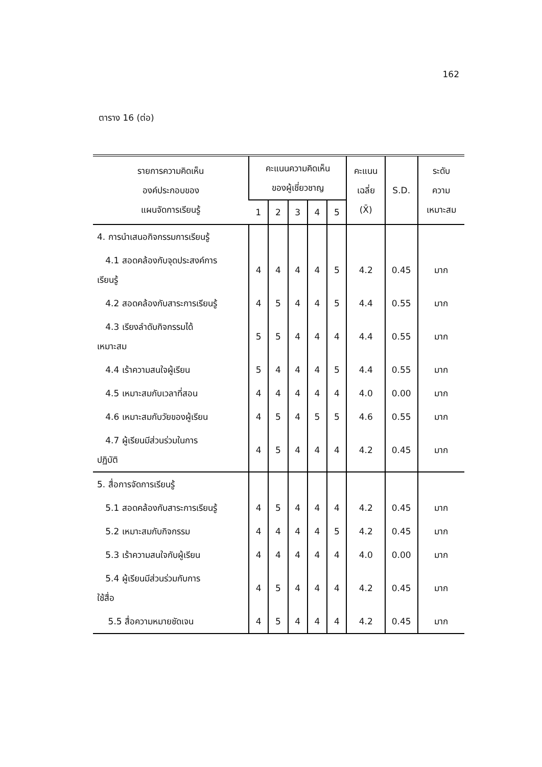162
ตาราง 16 (ต่อ)
| รายการความคิดเห็น องค์ประกอบของ แผนจัดการเรียนรู้ | คะแนนความคิดเห็น ของผู้เชี่ยวชาญ | | | | | คะแนน เฉลี่ย (X̄) | S.D. | ระดับ ความ เหมาะสม |
| --- | --- | --- | --- | --- | --- | --- | --- | --- |
| | 1 | 2 | 3 | 4 | 5 | | | |
| 4. การนำเสนอกิจกรรมการเรียนรู้ | | | | | | | | |
| 4.1 สอดคล้องกับจุดประสงค์การ เรียนรู้ | 4 | 4 | 4 | 4 | 5 | 4.2 | 0.45 | มาก |
| 4.2 สอดคล้องกับสาระการเรียนรู้ | 4 | 5 | 4 | 4 | 5 | 4.4 | 0.55 | มาก |
| 4.3 เรียงลำดับกิจกรรมได้ เหมาะสม | 5 | 5 | 4 | 4 | 4 | 4.4 | 0.55 | มาก |
| 4.4 เร้าความสนใจผู้เรียน | 5 | 4 | 4 | 4 | 5 | 4.4 | 0.55 | มาก |
| 4.5 เหมาะสมกับเวลาที่สอน | 4 | 4 | 4 | 4 | 4 | 4.0 | 0.00 | มาก |
| 4.6 เหมาะสมกับวัยของผู้เรียน | 4 | 5 | 4 | 5 | 5 | 4.6 | 0.55 | มาก |
| 4.7 ผู้เรียนมีส่วนร่วมในการ ปฏิบัติ | 4 | 5 | 4 | 4 | 4 | 4.2 | 0.45 | มาก |
| 5. สื่อการจัดการเรียนรู้ | | | | | | | | |
| 5.1 สอดคล้องกับสาระการเรียนรู้ | 4 | 5 | 4 | 4 | 4 | 4.2 | 0.45 | มาก |
| 5.2 เหมาะสมกับกิจกรรม | 4 | 4 | 4 | 4 | 5 | 4.2 | 0.45 | มาก |
| 5.3 เร้าความสนใจกับผู้เรียน | 4 | 4 | 4 | 4 | 4 | 4.0 | 0.00 | มาก |
| 5.4 ผู้เรียนมีส่วนร่วมกับการ ใช้สื่อ | 4 | 5 | 4 | 4 | 4 | 4.2 | 0.45 | มาก |
| 5.5 สื่อความหมายชัดเจน | 4 | 5 | 4 | 4 | 4 | 4.2 | 0.45 | มาก |